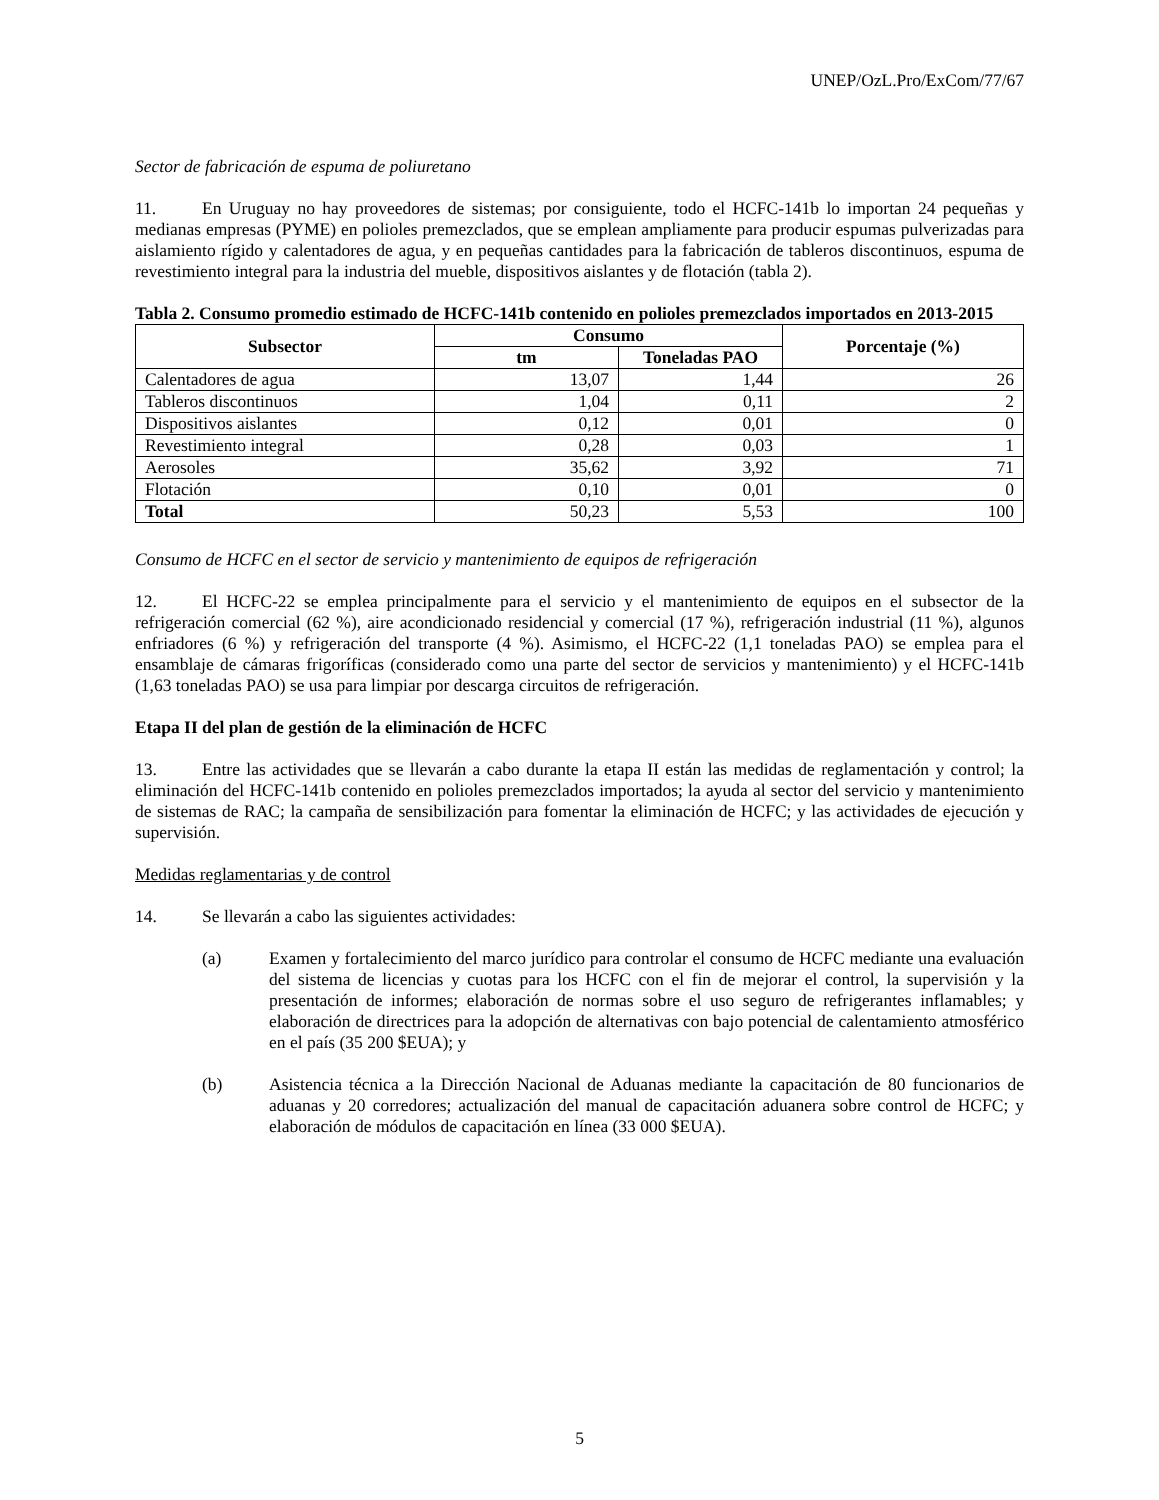UNEP/OzL.Pro/ExCom/77/67
Sector de fabricación de espuma de poliuretano
11. En Uruguay no hay proveedores de sistemas; por consiguiente, todo el HCFC-141b lo importan 24 pequeñas y medianas empresas (PYME) en polioles premezclados, que se emplean ampliamente para producir espumas pulverizadas para aislamiento rígido y calentadores de agua, y en pequeñas cantidades para la fabricación de tableros discontinuos, espuma de revestimiento integral para la industria del mueble, dispositivos aislantes y de flotación (tabla 2).
Tabla 2. Consumo promedio estimado de HCFC-141b contenido en polioles premezclados importados en 2013-2015
| Subsector | Consumo | | Porcentaje (%) |
| --- | --- | --- | --- |
| | tm | Toneladas PAO | |
| Calentadores de agua | 13,07 | 1,44 | 26 |
| Tableros discontinuos | 1,04 | 0,11 | 2 |
| Dispositivos aislantes | 0,12 | 0,01 | 0 |
| Revestimiento integral | 0,28 | 0,03 | 1 |
| Aerosoles | 35,62 | 3,92 | 71 |
| Flotación | 0,10 | 0,01 | 0 |
| Total | 50,23 | 5,53 | 100 |
Consumo de HCFC en el sector de servicio y mantenimiento de equipos de refrigeración
12. El HCFC-22 se emplea principalmente para el servicio y el mantenimiento de equipos en el subsector de la refrigeración comercial (62 %), aire acondicionado residencial y comercial (17 %), refrigeración industrial (11 %), algunos enfriadores (6 %) y refrigeración del transporte (4 %). Asimismo, el HCFC-22 (1,1 toneladas PAO) se emplea para el ensamblaje de cámaras frigoríficas (considerado como una parte del sector de servicios y mantenimiento) y el HCFC-141b (1,63 toneladas PAO) se usa para limpiar por descarga circuitos de refrigeración.
Etapa II del plan de gestión de la eliminación de HCFC
13. Entre las actividades que se llevarán a cabo durante la etapa II están las medidas de reglamentación y control; la eliminación del HCFC-141b contenido en polioles premezclados importados; la ayuda al sector del servicio y mantenimiento de sistemas de RAC; la campaña de sensibilización para fomentar la eliminación de HCFC; y las actividades de ejecución y supervisión.
Medidas reglamentarias y de control
14. Se llevarán a cabo las siguientes actividades:
(a) Examen y fortalecimiento del marco jurídico para controlar el consumo de HCFC mediante una evaluación del sistema de licencias y cuotas para los HCFC con el fin de mejorar el control, la supervisión y la presentación de informes; elaboración de normas sobre el uso seguro de refrigerantes inflamables; y elaboración de directrices para la adopción de alternativas con bajo potencial de calentamiento atmosférico en el país (35 200 $EUA); y
(b) Asistencia técnica a la Dirección Nacional de Aduanas mediante la capacitación de 80 funcionarios de aduanas y 20 corredores; actualización del manual de capacitación aduanera sobre control de HCFC; y elaboración de módulos de capacitación en línea (33 000 $EUA).
5